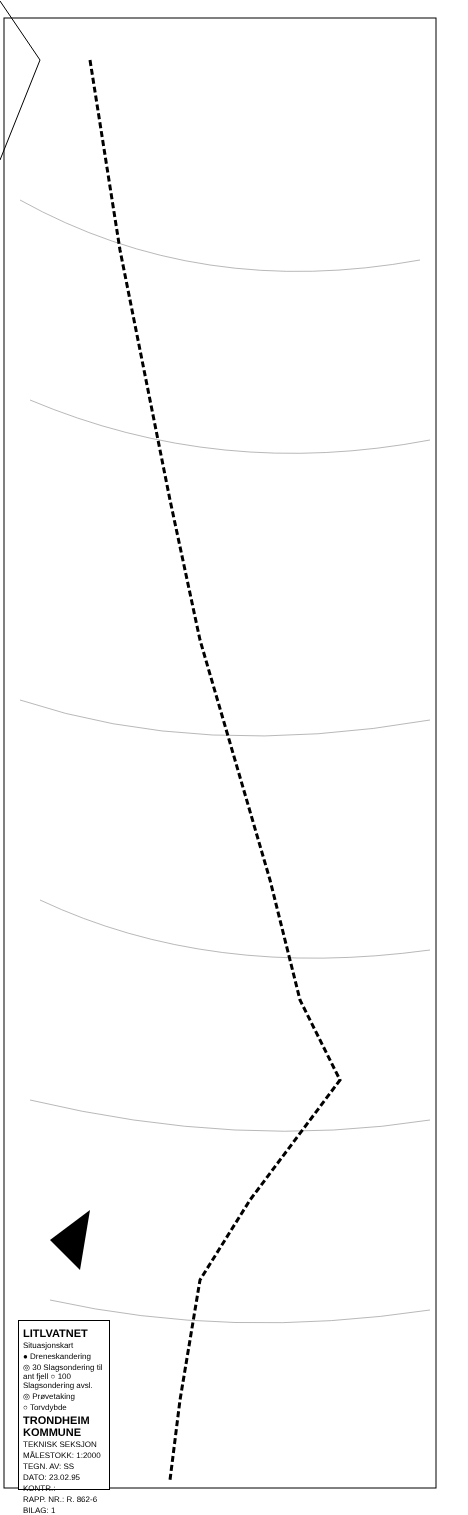LITLVATNET
Situasjonskart
● Dreneskandering
◎ 30 Slagsondering til ant fjell ○ 100 Slagsondering avsl.
◎ Prøvetaking
○ Torvdybde
TRONDHEIM KOMMUNE
TEKNISK SEKSJON
MÅLESTOKK: 1:2000
TEGN. AV: SS
DATO: 23.02.95
KONTR.:
RAPP. NR.: R. 862-6
BILAG: 1